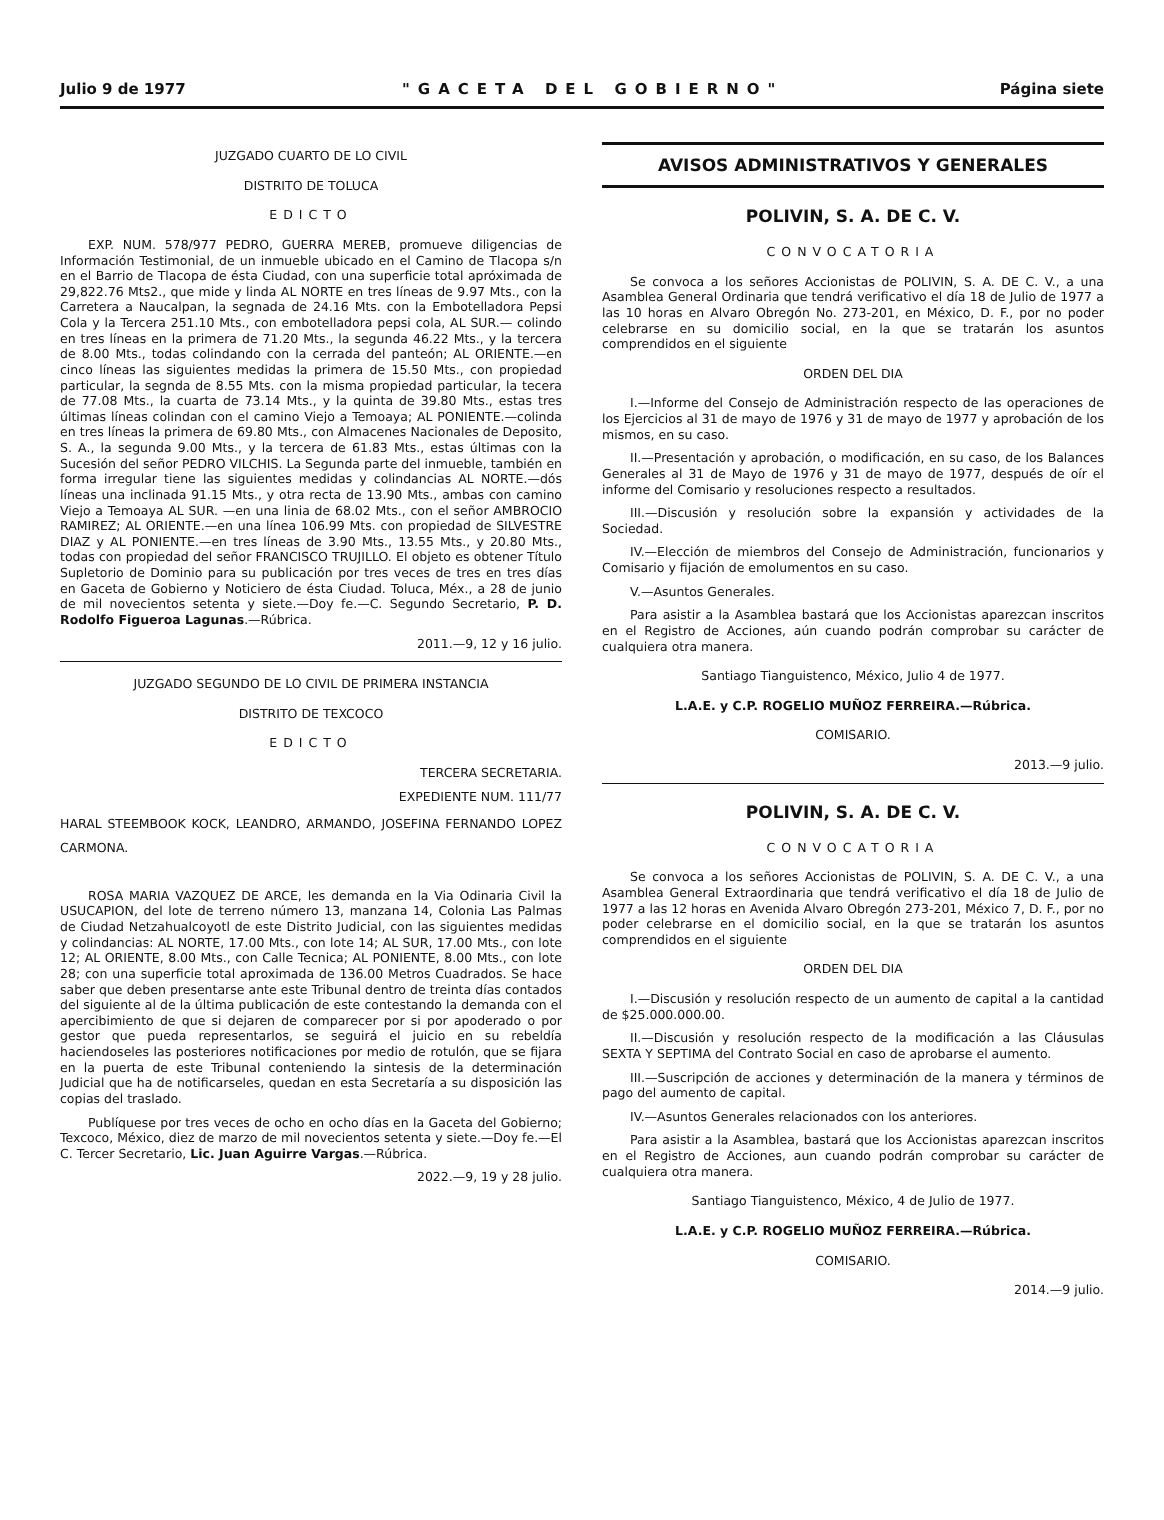Julio 9 de 1977 "GACETA DEL GOBIERNO" Página siete
JUZGADO CUARTO DE LO CIVIL
DISTRITO DE TOLUCA
EDICTO
EXP. NUM. 578/977 PEDRO, GUERRA MEREB, promueve diligencias de Información Testimonial, de un inmueble ubicado en el Camino de Tlacopa s/n en el Barrio de Tlacopa de ésta Ciudad, con una superficie total apróximada de 29,822.76 Mts2., que mide y linda AL NORTE en tres líneas de 9.97 Mts., con la Carretera a Naucalpan, la segnada de 24.16 Mts. con la Embotelladora Pepsi Cola y la Tercera 251.10 Mts., con embotelladora pepsi cola, AL SUR.— colindo en tres líneas en la primera de 71.20 Mts., la segunda 46.22 Mts., y la tercera de 8.00 Mts., todas colindando con la cerrada del panteón; AL ORIENTE.—en cinco líneas las siguientes medidas la primera de 15.50 Mts., con propiedad particular, la segnda de 8.55 Mts. con la misma propiedad particular, la tecera de 77.08 Mts., la cuarta de 73.14 Mts., y la quinta de 39.80 Mts., estas tres últimas líneas colindan con el camino Viejo a Temoaya; AL PONIENTE.—colinda en tres líneas la primera de 69.80 Mts., con Almacenes Nacionales de Deposito, S. A., la segunda 9.00 Mts., y la tercera de 61.83 Mts., estas últimas con la Sucesión del señor PEDRO VILCHIS. La Segunda parte del inmueble, también en forma irregular tiene las siguientes medidas y colindancias AL NORTE.—dós líneas una inclinada 91.15 Mts., y otra recta de 13.90 Mts., ambas con camino Viejo a Temoaya AL SUR. —en una linia de 68.02 Mts., con el señor AMBROCIO RAMIREZ; AL ORIENTE.—en una línea 106.99 Mts. con propiedad de SILVESTRE DIAZ y AL PONIENTE.—en tres líneas de 3.90 Mts., 13.55 Mts., y 20.80 Mts., todas con propiedad del señor FRANCISCO TRUJILLO. El objeto es obtener Título Supletorio de Dominio para su publicación por tres veces de tres en tres días en Gaceta de Gobierno y Noticiero de ésta Ciudad. Toluca, Méx., a 28 de junio de mil novecientos setenta y siete.—Doy fe.—C. Segundo Secretario, P. D. Rodolfo Figueroa Lagunas.—Rúbrica.
2011.—9, 12 y 16 julio.
JUZGADO SEGUNDO DE LO CIVIL DE PRIMERA INSTANCIA
DISTRITO DE TEXCOCO
EDICTO
TERCERA SECRETARIA.
EXPEDIENTE NUM. 111/77
HARAL STEEMBOOK KOCK, LEANDRO, ARMANDO, JOSEFINA FERNANDO LOPEZ CARMONA.
ROSA MARIA VAZQUEZ DE ARCE, les demanda en la Via Odinaria Civil la USUCAPION, del lote de terreno número 13, manzana 14, Colonia Las Palmas de Ciudad Netzahualcoyotl de este Distrito Judicial, con las siguientes medidas y colindancias: AL NORTE, 17.00 Mts., con lote 14; AL SUR, 17.00 Mts., con lote 12; AL ORIENTE, 8.00 Mts., con Calle Tecnica; AL PONIENTE, 8.00 Mts., con lote 28; con una superficie total aproximada de 136.00 Metros Cuadrados. Se hace saber que deben presentarse ante este Tribunal dentro de treinta días contados del siguiente al de la última publicación de este contestando la demanda con el apercibimiento de que si dejaren de comparecer por si por apoderado o por gestor que pueda representarlos, se seguirá el juicio en su rebeldía haciendoseles las posteriores notificaciones por medio de rotulón, que se fijara en la puerta de este Tribunal conteniendo la sintesis de la determinación Judicial que ha de notificarseles, quedan en esta Secretaría a su disposición las copias del traslado.
Publíquese por tres veces de ocho en ocho días en la Gaceta del Gobierno; Texcoco, México, diez de marzo de mil novecientos setenta y siete.—Doy fe.—El C. Tercer Secretario, Lic. Juan Aguirre Vargas.—Rúbrica.
2022.—9, 19 y 28 julio.
AVISOS ADMINISTRATIVOS Y GENERALES
POLIVIN, S. A. DE C. V.
CONVOCATORIA
Se convoca a los señores Accionistas de POLIVIN, S. A. DE C. V., a una Asamblea General Ordinaria que tendrá verificativo el día 18 de Julio de 1977 a las 10 horas en Alvaro Obregón No. 273-201, en México, D. F., por no poder celebrarse en su domicilio social, en la que se tratarán los asuntos comprendidos en el siguiente
ORDEN DEL DIA
I.—Informe del Consejo de Administración respecto de las operaciones de los Ejercicios al 31 de mayo de 1976 y 31 de mayo de 1977 y aprobación de los mismos, en su caso.
II.—Presentación y aprobación, o modificación, en su caso, de los Balances Generales al 31 de Mayo de 1976 y 31 de mayo de 1977, después de oír el informe del Comisario y resoluciones respecto a resultados.
III.—Discusión y resolución sobre la expansión y actividades de la Sociedad.
IV.—Elección de miembros del Consejo de Administración, funcionarios y Comisario y fijación de emolumentos en su caso.
V.—Asuntos Generales.
Para asistir a la Asamblea bastará que los Accionistas aparezcan inscritos en el Registro de Acciones, aún cuando podrán comprobar su carácter de cualquiera otra manera.
Santiago Tianguistenco, México, Julio 4 de 1977.
L.A.E. y C.P. ROGELIO MUÑOZ FERREIRA.—Rúbrica.
COMISARIO.
2013.—9 julio.
POLIVIN, S. A. DE C. V.
CONVOCATORIA
Se convoca a los señores Accionistas de POLIVIN, S. A. DE C. V., a una Asamblea General Extraordinaria que tendrá verificativo el día 18 de Julio de 1977 a las 12 horas en Avenida Alvaro Obregón 273-201, México 7, D. F., por no poder celebrarse en el domicilio social, en la que se tratarán los asuntos comprendidos en el siguiente
ORDEN DEL DIA
I.—Discusión y resolución respecto de un aumento de capital a la cantidad de $25.000.000.00.
II.—Discusión y resolución respecto de la modificación a las Cláusulas SEXTA Y SEPTIMA del Contrato Social en caso de aprobarse el aumento.
III.—Suscripción de acciones y determinación de la manera y términos de pago del aumento de capital.
IV.—Asuntos Generales relacionados con los anteriores.
Para asistir a la Asamblea, bastará que los Accionistas aparezcan inscritos en el Registro de Acciones, aun cuando podrán comprobar su carácter de cualquiera otra manera.
Santiago Tianguistenco, México, 4 de Julio de 1977.
L.A.E. y C.P. ROGELIO MUÑOZ FERREIRA.—Rúbrica.
COMISARIO.
2014.—9 julio.